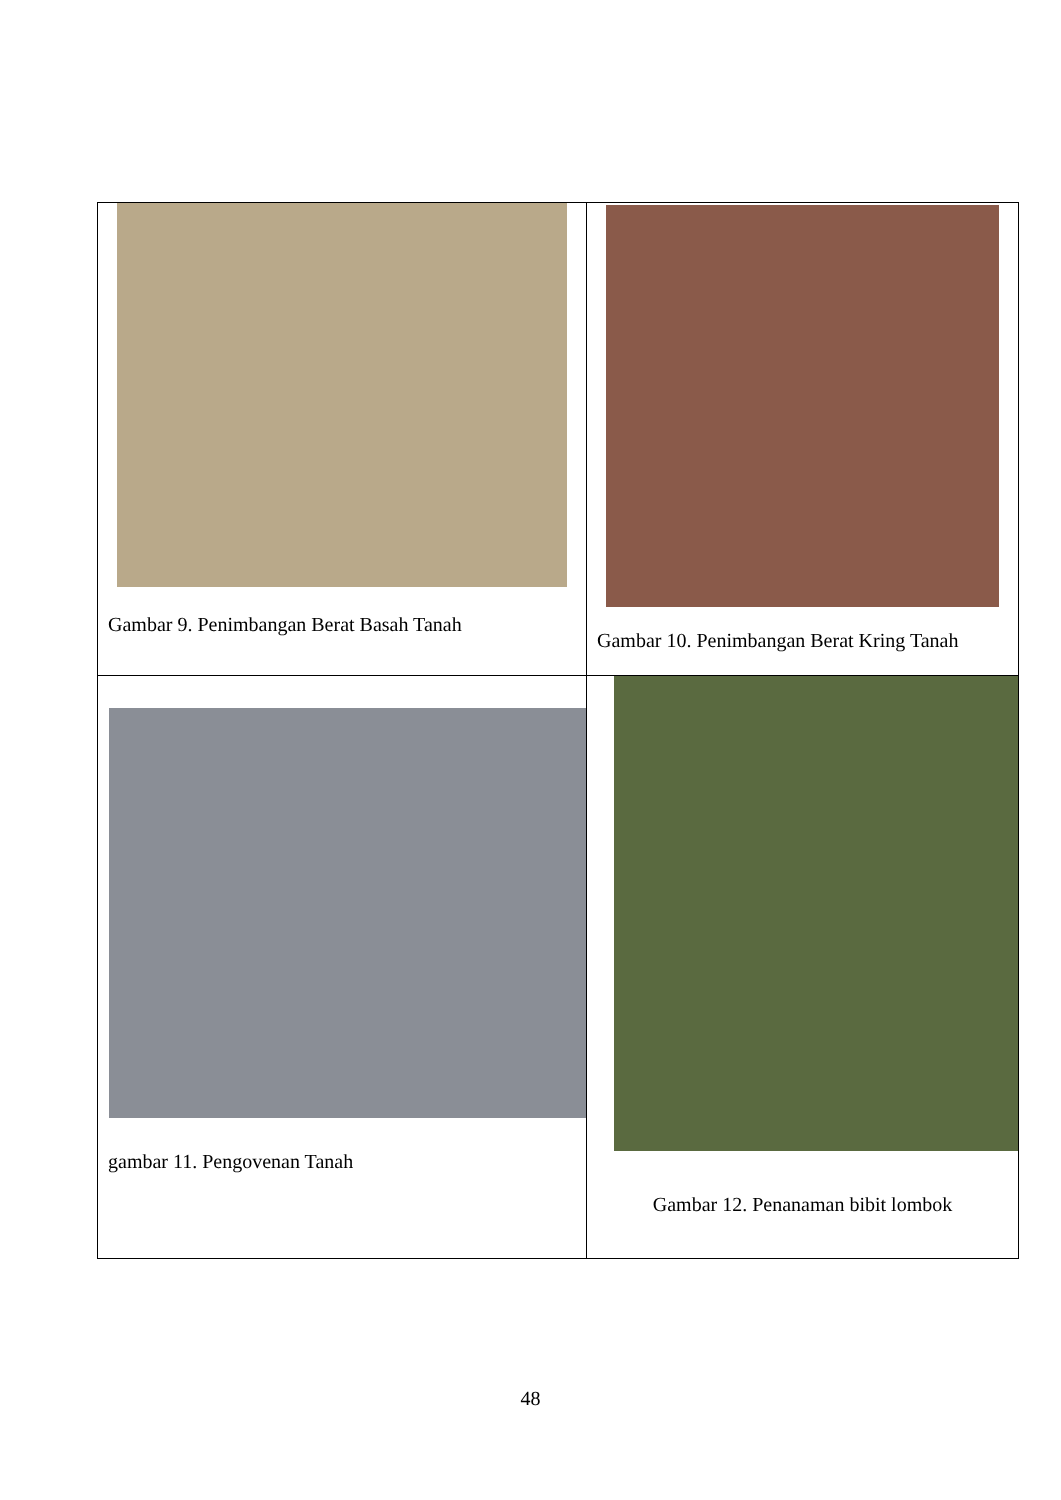| Gambar 9. Penimbangan Berat Basah Tanah | Gambar 10. Penimbangan Berat Kring Tanah |
| gambar 11. Pengovenan Tanah | Gambar 12. Penanaman bibit lombok |
48